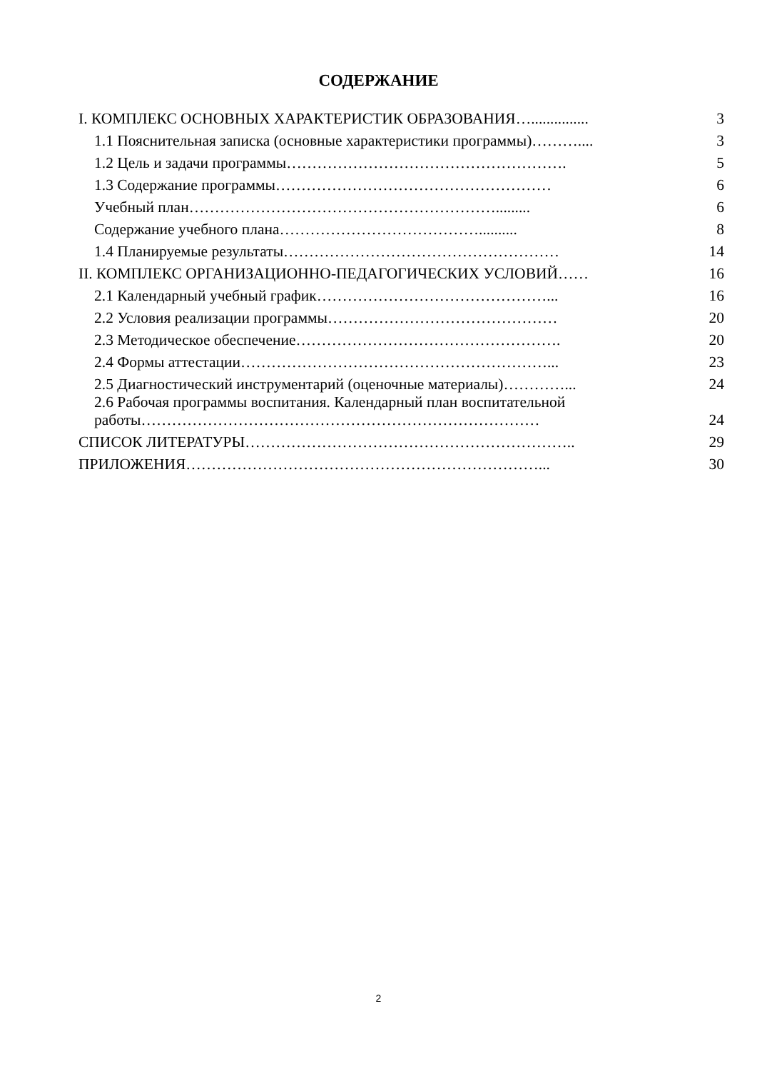СОДЕРЖАНИЕ
| I. КОМПЛЕКС ОСНОВНЫХ ХАРАКТЕРИСТИК ОБРАЗОВАНИЯ…............... | 3 |
| 1.1 Пояснительная записка (основные характеристики программы)……….... | 3 |
| 1.2 Цель и задачи программы………………………………………………. | 5 |
| 1.3 Содержание программы……………………………………………… | 6 |
| Учебный план……………………………………………………......... | 6 |
| Содержание учебного плана………………………………….......... | 8 |
| 1.4 Планируемые результаты……………………………………………… | 14 |
| II. КОМПЛЕКС ОРГАНИЗАЦИОННО-ПЕДАГОГИЧЕСКИХ УСЛОВИЙ…… | 16 |
| 2.1 Календарный учебный график………………………………………... | 16 |
| 2.2 Условия реализации программы……………………………………… | 20 |
| 2.3 Методическое обеспечение……………………………………………. | 20 |
| 2.4 Формы аттестации……………………………………………………... | 23 |
| 2.5 Диагностический инструментарий (оценочные материалы)…………... | 24 |
| 2.6 Рабочая программы воспитания. Календарный план воспитательной работы…………………………………………………………………… | 24 |
| СПИСОК ЛИТЕРАТУРЫ……………………………………………………….. | 29 |
| ПРИЛОЖЕНИЯ……………………………………………………………... | 30 |
2